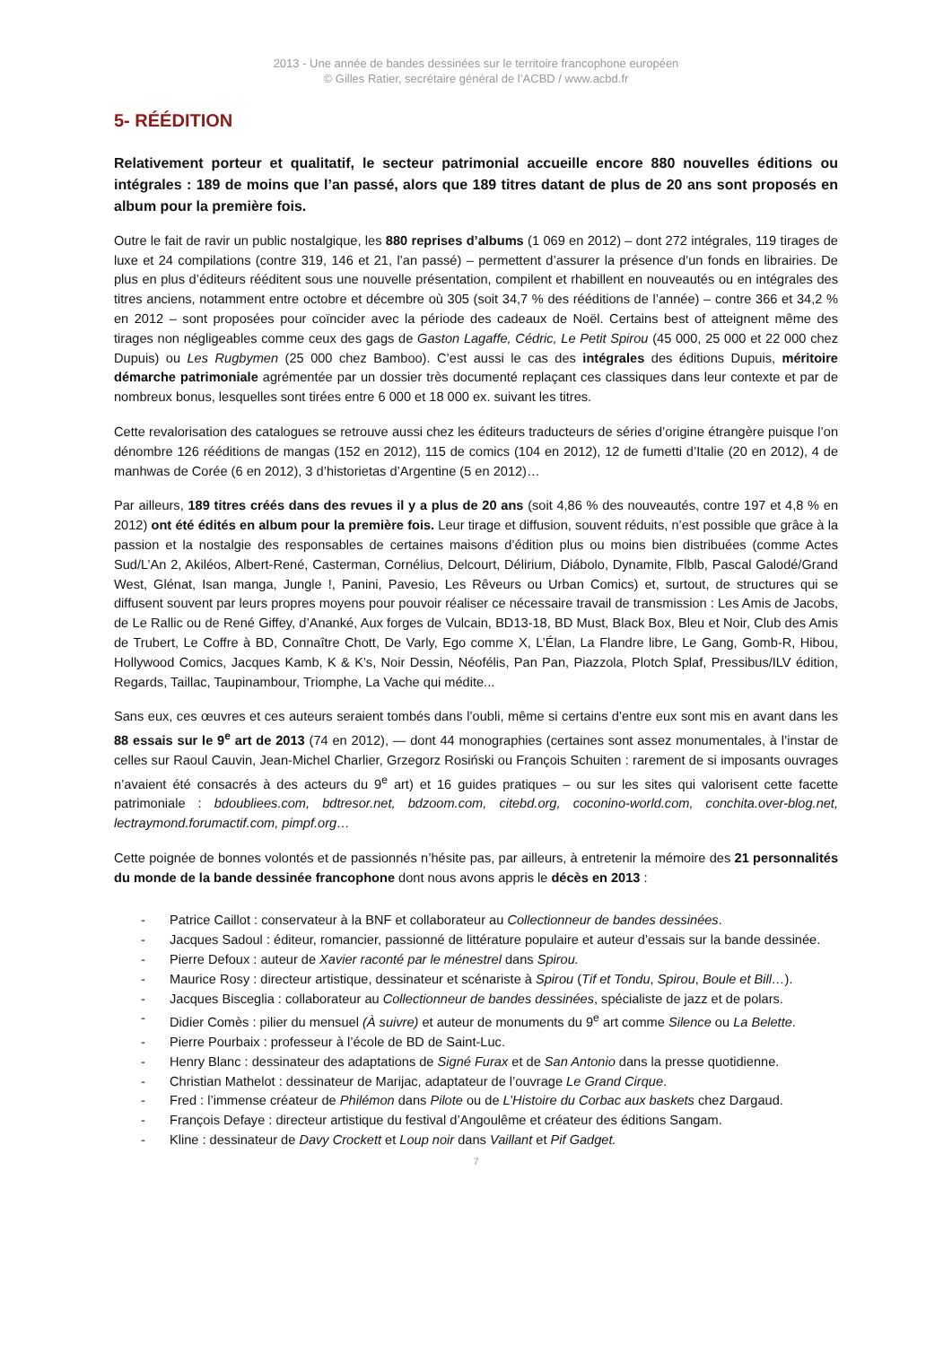2013 - Une année de bandes dessinées sur le territoire francophone européen
© Gilles Ratier, secrétaire général de l’ACBD / www.acbd.fr
5- RÉÉDITION
Relativement porteur et qualitatif, le secteur patrimonial accueille encore 880 nouvelles éditions ou intégrales : 189 de moins que l’an passé, alors que 189 titres datant de plus de 20 ans sont proposés en album pour la première fois.
Outre le fait de ravir un public nostalgique, les 880 reprises d’albums (1 069 en 2012) – dont 272 intégrales, 119 tirages de luxe et 24 compilations (contre 319, 146 et 21, l’an passé) – permettent d’assurer la présence d’un fonds en librairies. De plus en plus d’éditeurs rééditent sous une nouvelle présentation, compilent et rhabillent en nouveautés ou en intégrales des titres anciens, notamment entre octobre et décembre où 305 (soit 34,7 % des rééditions de l’année) – contre 366 et 34,2 % en 2012 – sont proposées pour coïncider avec la période des cadeaux de Noël. Certains best of atteignent même des tirages non négligeables comme ceux des gags de Gaston Lagaffe, Cédric, Le Petit Spirou (45 000, 25 000 et 22 000 chez Dupuis) ou Les Rugbymen (25 000 chez Bamboo). C’est aussi le cas des intégrales des éditions Dupuis, méritoire démarche patrimoniale agrémentée par un dossier très documenté replaçant ces classiques dans leur contexte et par de nombreux bonus, lesquelles sont tirées entre 6 000 et 18 000 ex. suivant les titres.
Cette revalorisation des catalogues se retrouve aussi chez les éditeurs traducteurs de séries d’origine étrangère puisque l’on dénombre 126 rééditions de mangas (152 en 2012), 115 de comics (104 en 2012), 12 de fumetti d’Italie (20 en 2012), 4 de manhwas de Corée (6 en 2012), 3 d’historietas d’Argentine (5 en 2012)…
Par ailleurs, 189 titres créés dans des revues il y a plus de 20 ans (soit 4,86 % des nouveautés, contre 197 et 4,8 % en 2012) ont été édités en album pour la première fois. Leur tirage et diffusion, souvent réduits, n’est possible que grâce à la passion et la nostalgie des responsables de certaines maisons d’édition plus ou moins bien distribuées (comme Actes Sud/L’An 2, Akiléos, Albert-René, Casterman, Cornélius, Delcourt, Délirium, Diábolo, Dynamite, Flblb, Pascal Galodé/Grand West, Glénat, Isan manga, Jungle !, Panini, Pavesio, Les Rêveurs ou Urban Comics) et, surtout, de structures qui se diffusent souvent par leurs propres moyens pour pouvoir réaliser ce nécessaire travail de transmission : Les Amis de Jacobs, de Le Rallic ou de René Giffey, d’Ananké, Aux forges de Vulcain, BD13-18, BD Must, Black Box, Bleu et Noir, Club des Amis de Trubert, Le Coffre à BD, Connaître Chott, De Varly, Ego comme X, L’Élan, La Flandre libre, Le Gang, Gomb-R, Hibou, Hollywood Comics, Jacques Kamb, K & K’s, Noir Dessin, Néofélis, Pan Pan, Piazzola, Plotch Splaf, Pressibus/ILV édition, Regards, Taillac, Taupinambour, Triomphe, La Vache qui médite...
Sans eux, ces œuvres et ces auteurs seraient tombés dans l’oubli, même si certains d’entre eux sont mis en avant dans les 88 essais sur le 9<sup>e</sup> art de 2013 (74 en 2012), — dont 44 monographies (certaines sont assez monumentales, à l’instar de celles sur Raoul Cauvin, Jean-Michel Charlier, Grzegorz Rosiński ou François Schuiten : rarement de si imposants ouvrages n’avaient été consacrés à des acteurs du 9<sup>e</sup> art) et 16 guides pratiques – ou sur les sites qui valorisent cette facette patrimoniale : bdoubliees.com, bdtresor.net, bdzoom.com, citebd.org, coconino-world.com, conchita.over-blog.net, lectraymond.forumactif.com, pimpf.org…
Cette poignée de bonnes volontés et de passionnés n’hésite pas, par ailleurs, à entretenir la mémoire des 21 personnalités du monde de la bande dessinée francophone dont nous avons appris le décès en 2013 :
- Patrice Caillot : conservateur à la BNF et collaborateur au Collectionneur de bandes dessinées.
- Jacques Sadoul : éditeur, romancier, passionné de littérature populaire et auteur d’essais sur la bande dessinée.
- Pierre Defoux : auteur de Xavier raconté par le ménestrel dans Spirou.
- Maurice Rosy : directeur artistique, dessinateur et scénariste à Spirou (Tif et Tondu, Spirou, Boule et Bill…).
- Jacques Bisceglia : collaborateur au Collectionneur de bandes dessinées, spécialiste de jazz et de polars.
- Didier Comès : pilier du mensuel (À suivre) et auteur de monuments du 9<sup>e</sup> art comme Silence ou La Belette.
- Pierre Pourbaix : professeur à l’école de BD de Saint-Luc.
- Henry Blanc : dessinateur des adaptations de Signé Furax et de San Antonio dans la presse quotidienne.
- Christian Mathelot : dessinateur de Marijac, adaptateur de l’ouvrage Le Grand Cirque.
- Fred : l’immense créateur de Philémon dans Pilote ou de L’Histoire du Corbac aux baskets chez Dargaud.
- François Defaye : directeur artistique du festival d’Angoulême et créateur des éditions Sangam.
- Kline : dessinateur de Davy Crockett et Loup noir dans Vaillant et Pif Gadget.
7